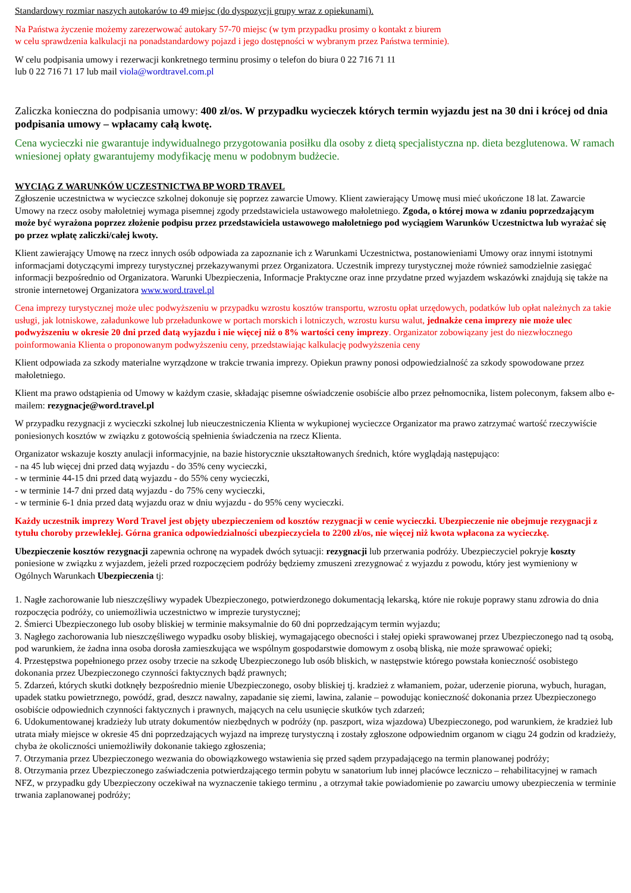Standardowy rozmiar naszych autokarów to 49 miejsc (do dyspozycji grupy wraz z opiekunami).
Na Państwa życzenie możemy zarezerwować autokary 57-70 miejsc (w tym przypadku prosimy o kontakt z biurem
w celu sprawdzenia kalkulacji na ponadstandardowy pojazd i jego dostępności w wybranym przez Państwa terminie).
W celu podpisania umowy i rezerwacji konkretnego terminu prosimy o telefon do biura 0 22 716 71 11
lub 0 22 716 71 17 lub mail viola@wordtravel.com.pl
Zaliczka konieczna do podpisania umowy: 400 zł/os. W przypadku wycieczek których termin wyjazdu jest na 30 dni i krócej od dnia podpisania umowy – wpłacamy całą kwotę.
Cena wycieczki nie gwarantuje indywidualnego przygotowania posiłku dla osoby z dietą specjalistyczna np. dieta bezglutenowa. W ramach wniesionej opłaty gwarantujemy modyfikację menu w podobnym budżecie.
WYCIĄG Z WARUNKÓW UCZESTNICTWA BP WORD TRAVEL
Zgłoszenie uczestnictwa w wycieczce szkolnej dokonuje się poprzez zawarcie Umowy. Klient zawierający Umowę musi mieć ukończone 18 lat. Zawarcie Umowy na rzecz osoby małoletniej wymaga pisemnej zgody przedstawiciela ustawowego małoletniego. Zgoda, o której mowa w zdaniu poprzedzającym może być wyrażona poprzez złożenie podpisu przez przedstawiciela ustawowego małoletniego pod wyciągiem Warunków Uczestnictwa lub wyrażać się po przez wpłatę zaliczki/całej kwoty.
Klient zawierający Umowę na rzecz innych osób odpowiada za zapoznanie ich z Warunkami Uczestnictwa, postanowieniami Umowy oraz innymi istotnymi informacjami dotyczącymi imprezy turystycznej przekazywanymi przez Organizatora. Uczestnik imprezy turystycznej może również samodzielnie zasięgać informacji bezpośrednio od Organizatora. Warunki Ubezpieczenia, Informacje Praktyczne oraz inne przydatne przed wyjazdem wskazówki znajdują się także na stronie internetowej Organizatora www.word.travel.pl
Cena imprezy turystycznej może ulec podwyższeniu w przypadku wzrostu kosztów transportu, wzrostu opłat urzędowych, podatków lub opłat należnych za takie usługi, jak lotniskowe, załadunkowe lub przeładunkowe w portach morskich i lotniczych, wzrostu kursu walut, jednakże cena imprezy nie może ulec podwyższeniu w okresie 20 dni przed datą wyjazdu i nie więcej niż o 8% wartości ceny imprezy. Organizator zobowiązany jest do niezwłocznego poinformowania Klienta o proponowanym podwyższeniu ceny, przedstawiając kalkulację podwyższenia ceny
Klient odpowiada za szkody materialne wyrządzone w trakcie trwania imprezy. Opiekun prawny ponosi odpowiedzialność za szkody spowodowane przez małoletniego.
Klient ma prawo odstąpienia od Umowy w każdym czasie, składając pisemne oświadczenie osobiście albo przez pełnomocnika, listem poleconym, faksem albo e-mailem: rezygnacje@word.travel.pl
W przypadku rezygnacji z wycieczki szkolnej lub nieuczestniczenia Klienta w wykupionej wycieczce Organizator ma prawo zatrzymać wartość rzeczywiście poniesionych kosztów w związku z gotowością spełnienia świadczenia na rzecz Klienta.
Organizator wskazuje koszty anulacji informacyjnie, na bazie historycznie ukształtowanych średnich, które wyglądają następująco:
- na 45 lub więcej dni przed datą wyjazdu - do 35% ceny wycieczki,
- w terminie 44-15 dni przed datą wyjazdu - do 55% ceny wycieczki,
- w terminie 14-7 dni przed datą wyjazdu - do 75% ceny wycieczki,
- w terminie 6-1 dnia przed datą wyjazdu oraz w dniu wyjazdu - do 95% ceny wycieczki.
Każdy uczestnik imprezy Word Travel jest objęty ubezpieczeniem od kosztów rezygnacji w cenie wycieczki. Ubezpieczenie nie obejmuje rezygnacji z tytułu choroby przewlekłej. Górna granica odpowiedzialności ubezpieczyciela to 2200 zł/os, nie więcej niż kwota wpłacona za wycieczkę.
Ubezpieczenie kosztów rezygnacji zapewnia ochronę na wypadek dwóch sytuacji: rezygnacji lub przerwania podróży. Ubezpieczyciel pokryje koszty poniesione w związku z wyjazdem, jeżeli przed rozpoczęciem podróży będziemy zmuszeni zrezygnować z wyjazdu z powodu, który jest wymieniony w Ogólnych Warunkach Ubezpieczenia tj:
1. Nagłe zachorowanie lub nieszczęśliwy wypadek Ubezpieczonego, potwierdzonego dokumentacją lekarską, które nie rokuje poprawy stanu zdrowia do dnia rozpoczęcia podróży, co uniemożliwia uczestnictwo w imprezie turystycznej;
2. Śmierci Ubezpieczonego lub osoby bliskiej w terminie maksymalnie do 60 dni poprzedzającym termin wyjazdu;
3. Nagłego zachorowania lub nieszczęśliwego wypadku osoby bliskiej, wymagającego obecności i stałej opieki sprawowanej przez Ubezpieczonego nad tą osobą, pod warunkiem, że żadna inna osoba dorosła zamieszkująca we wspólnym gospodarstwie domowym z osobą bliską, nie może sprawować opieki;
4. Przestępstwa popełnionego przez osoby trzecie na szkodę Ubezpieczonego lub osób bliskich, w następstwie którego powstała konieczność osobistego dokonania przez Ubezpieczonego czynności faktycznych bądź prawnych;
5. Zdarzeń, których skutki dotknęły bezpośrednio mienie Ubezpieczonego, osoby bliskiej tj. kradzież z włamaniem, pożar, uderzenie pioruna, wybuch, huragan, upadek statku powietrznego, powódź, grad, deszcz nawalny, zapadanie się ziemi, lawina, zalanie – powodując konieczność dokonania przez Ubezpieczonego osobiście odpowiednich czynności faktycznych i prawnych, mających na celu usunięcie skutków tych zdarzeń;
6. Udokumentowanej kradzieży lub utraty dokumentów niezbędnych w podróży (np. paszport, wiza wjazdowa) Ubezpieczonego, pod warunkiem, że kradzież lub utrata miały miejsce w okresie 45 dni poprzedzających wyjazd na imprezę turystyczną i zostały zgłoszone odpowiednim organom w ciągu 24 godzin od kradzieży, chyba że okoliczności uniemożliwiły dokonanie takiego zgłoszenia;
7. Otrzymania przez Ubezpieczonego wezwania do obowiązkowego wstawienia się przed sądem przypadającego na termin planowanej podróży;
8. Otrzymania przez Ubezpieczonego zaświadczenia potwierdzającego termin pobytu w sanatorium lub innej placówce leczniczo – rehabilitacyjnej w ramach NFZ, w przypadku gdy Ubezpieczony oczekiwał na wyznaczenie takiego terminu , a otrzymał takie powiadomienie po zawarciu umowy ubezpieczenia w terminie trwania zaplanowanej podróży;